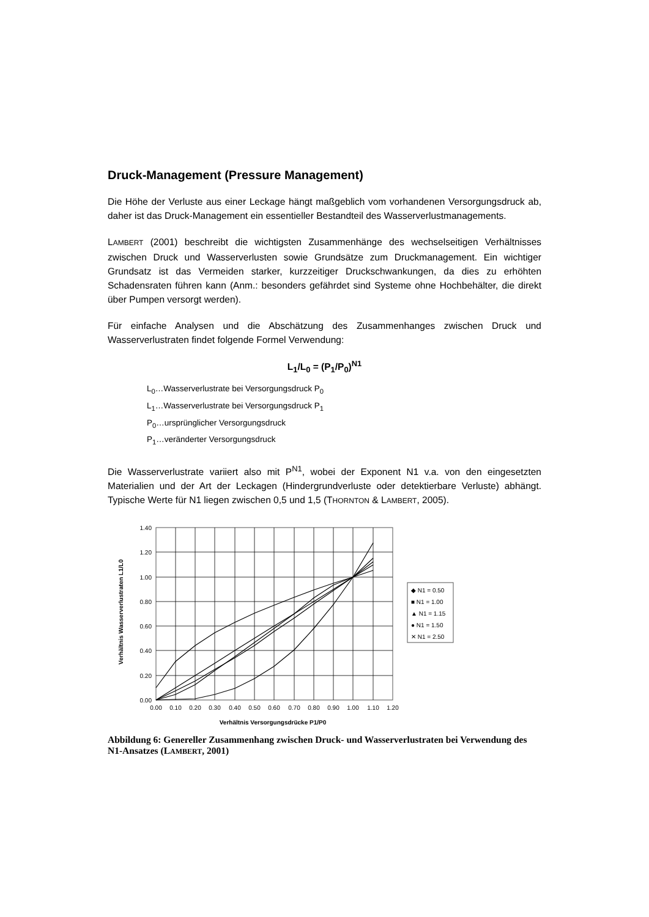Druck-Management (Pressure Management)
Die Höhe der Verluste aus einer Leckage hängt maßgeblich vom vorhandenen Versorgungsdruck ab, daher ist das Druck-Management ein essentieller Bestandteil des Wasserverlustmanagements.
LAMBERT (2001) beschreibt die wichtigsten Zusammenhänge des wechselseitigen Verhältnisses zwischen Druck und Wasserverlusten sowie Grundsätze zum Druckmanagement. Ein wichtiger Grundsatz ist das Vermeiden starker, kurzzeitiger Druckschwankungen, da dies zu erhöhten Schadensraten führen kann (Anm.: besonders gefährdet sind Systeme ohne Hochbehälter, die direkt über Pumpen versorgt werden).
Für einfache Analysen und die Abschätzung des Zusammenhanges zwischen Druck und Wasserverlustraten findet folgende Formel Verwendung:
L<sub>1</sub>/L<sub>0</sub> = (P<sub>1</sub>/P<sub>0</sub>)<sup>N1</sup>
L<sub>0</sub>…Wasserverlustrate bei Versorgungsdruck P<sub>0</sub>
L<sub>1</sub>…Wasserverlustrate bei Versorgungsdruck P<sub>1</sub>
P<sub>0</sub>…ursprünglicher Versorgungsdruck
P<sub>1</sub>…veränderter Versorgungsdruck
Die Wasserverlustrate variiert also mit P<sup>N1</sup>, wobei der Exponent N1 v.a. von den eingesetzten Materialien und der Art der Leckagen (Hindergrundverluste oder detektierbare Verluste) abhängt. Typische Werte für N1 liegen zwischen 0,5 und 1,5 (THORNTON & LAMBERT, 2005).
1.40
1.20
1.00
0.80
0.60
0.40
0.20
0.00
0.00
0.10
0.20
0.30
0.40
0.50
0.60
0.70
0.80
0.90
1.00
1.10
1.20
Verhältnis Versorgungsdrücke P1/P0
Verhältnis Wasserverlustraten L1/L0
◆ N1 = 0.50
■ N1 = 1.00
▲ N1 = 1.15
● N1 = 1.50
✕ N1 = 2.50
Abbildung 6: Genereller Zusammenhang zwischen Druck- und Wasserverlustraten bei Verwendung des N1-Ansatzes (LAMBERT, 2001)